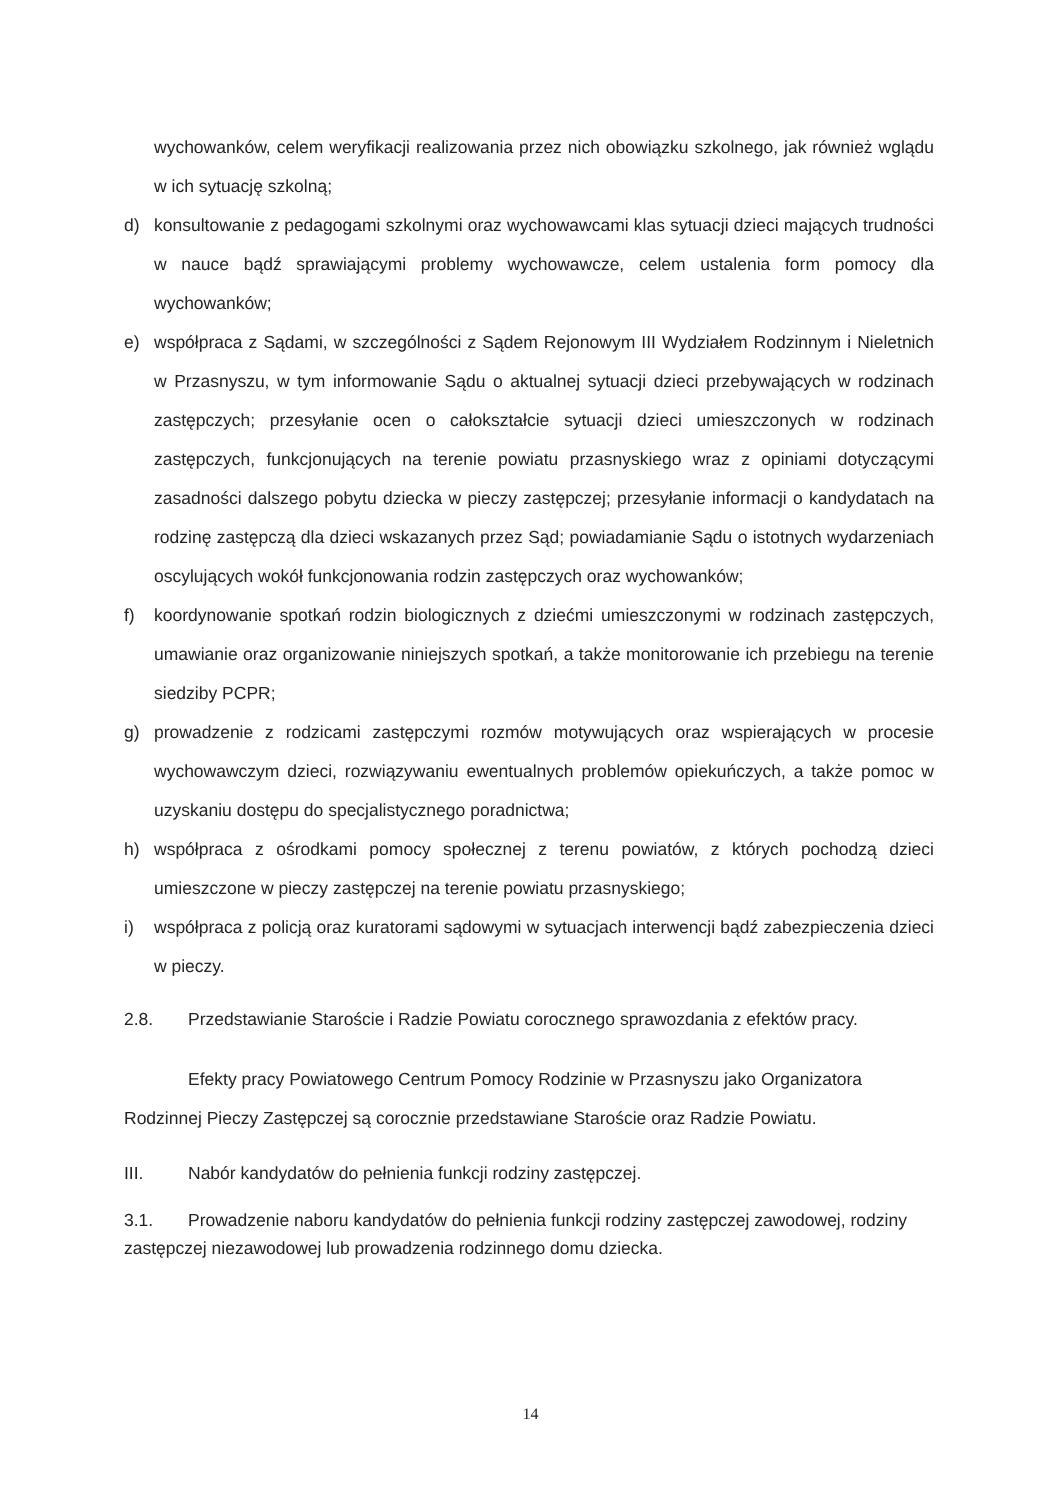wychowanków, celem weryfikacji realizowania przez nich obowiązku szkolnego, jak również wglądu w ich sytuację szkolną;
d) konsultowanie z pedagogami szkolnymi oraz wychowawcami klas sytuacji dzieci mających trudności w nauce bądź sprawiającymi problemy wychowawcze, celem ustalenia form pomocy dla wychowanków;
e) współpraca z Sądami, w szczególności z Sądem Rejonowym III Wydziałem Rodzinnym i Nieletnich w Przasnyszu, w tym informowanie Sądu o aktualnej sytuacji dzieci przebywających w rodzinach zastępczych; przesyłanie ocen o całokształcie sytuacji dzieci umieszczonych w rodzinach zastępczych, funkcjonujących na terenie powiatu przasnyskiego wraz z opiniami dotyczącymi zasadności dalszego pobytu dziecka w pieczy zastępczej; przesyłanie informacji o kandydatach na rodzinę zastępczą dla dzieci wskazanych przez Sąd; powiadamianie Sądu o istotnych wydarzeniach oscylujących wokół funkcjonowania rodzin zastępczych oraz wychowanków;
f) koordynowanie spotkań rodzin biologicznych z dziećmi umieszczonymi w rodzinach zastępczych, umawianie oraz organizowanie niniejszych spotkań, a także monitorowanie ich przebiegu na terenie siedziby PCPR;
g) prowadzenie z rodzicami zastępczymi rozmów motywujących oraz wspierających w procesie wychowawczym dzieci, rozwiązywaniu ewentualnych problemów opiekuńczych, a także pomoc w uzyskaniu dostępu do specjalistycznego poradnictwa;
h) współpraca z ośrodkami pomocy społecznej z terenu powiatów, z których pochodzą dzieci umieszczone w pieczy zastępczej na terenie powiatu przasnyskiego;
i) współpraca z policją oraz kuratorami sądowymi w sytuacjach interwencji bądź zabezpieczenia dzieci w pieczy.
2.8. Przedstawianie Staroście i Radzie Powiatu corocznego sprawozdania z efektów pracy.
Efekty pracy Powiatowego Centrum Pomocy Rodzinie w Przasnyszu jako Organizatora Rodzinnej Pieczy Zastępczej są corocznie przedstawiane Staroście oraz Radzie Powiatu.
III. Nabór kandydatów do pełnienia funkcji rodziny zastępczej.
3.1. Prowadzenie naboru kandydatów do pełnienia funkcji rodziny zastępczej zawodowej, rodziny zastępczej niezawodowej lub prowadzenia rodzinnego domu dziecka.
14